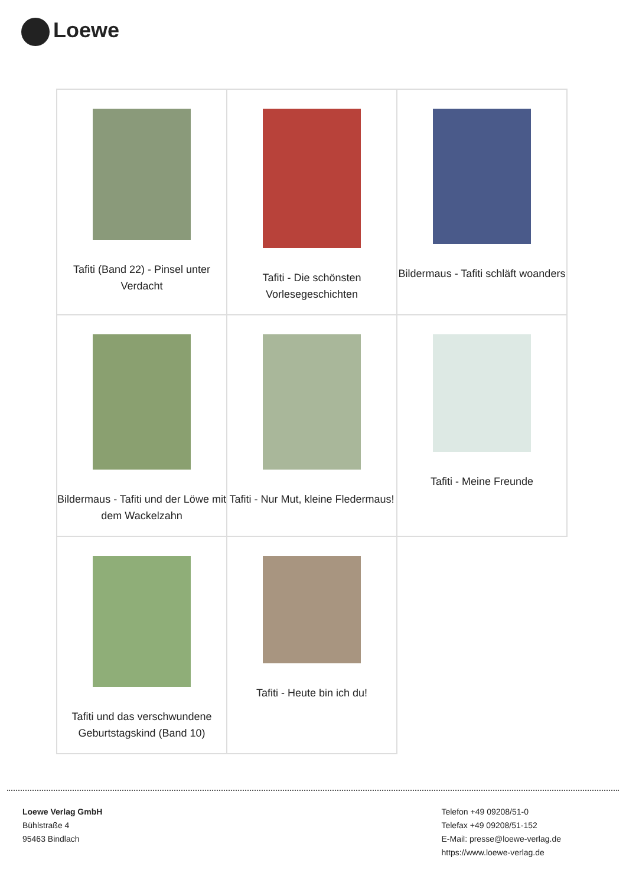Loewe
| Tafiti (Band 22) - Pinsel unter Verdacht | Tafiti - Die schönsten Vorlesegeschichten | Bildermaus - Tafiti schläft woanders |
| Bildermaus - Tafiti und der Löwe mit dem Wackelzahn | Tafiti - Nur Mut, kleine Fledermaus! | Tafiti - Meine Freunde |
| Tafiti und das verschwundene Geburtstagskind (Band 10) | Tafiti - Heute bin ich du! | |
Loewe Verlag GmbH
Bühlstraße 4
95463 Bindlach
Telefon +49 09208/51-0
Telefax +49 09208/51-152
E-Mail: presse@loewe-verlag.de
https://www.loewe-verlag.de